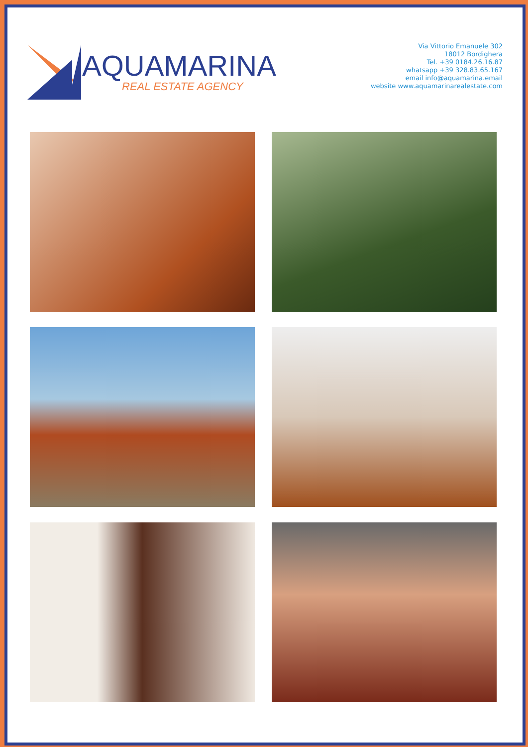AQUAMARINA
REAL ESTATE AGENCY
Via Vittorio Emanuele 302
18012 Bordighera
Tel. +39 0184.26.16.87
whatsapp +39 328.83.65.167
email info@aquamarina.email
website www.aquamarinarealestate.com